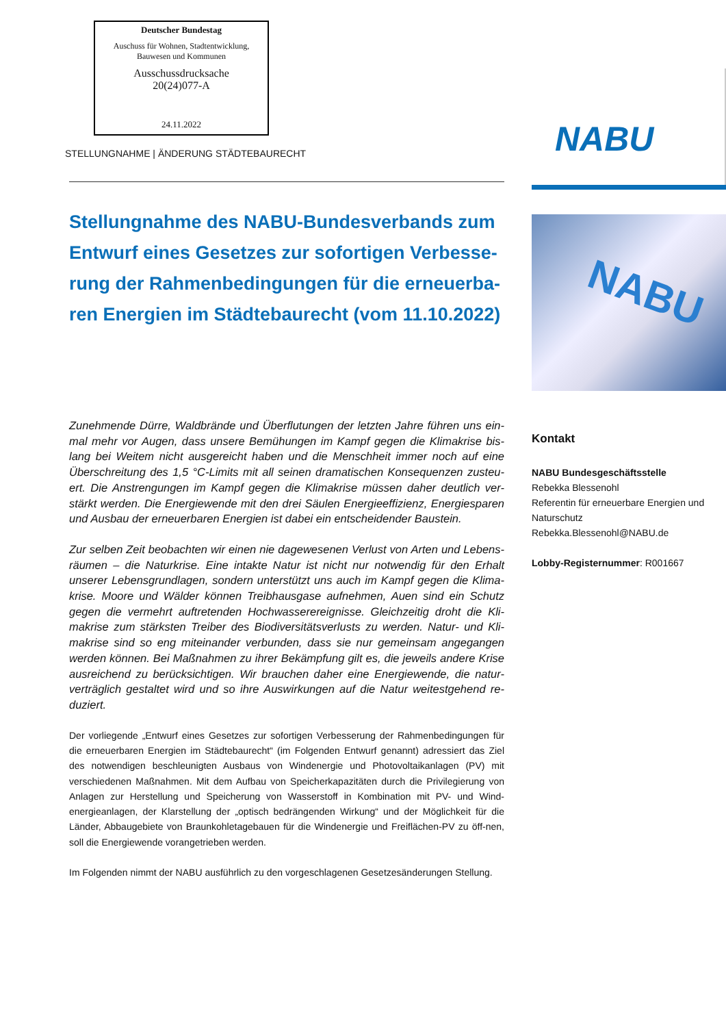Deutscher Bundestag
Auschuss für Wohnen, Stadtentwicklung,
Bauwesen und Kommunen
Ausschussdrucksache
20(24)077-A
24.11.2022
STELLUNGNAHME | ÄNDERUNG STÄDTEBAURECHT
Stellungnahme des NABU-Bundesverbands zum Entwurf eines Gesetzes zur sofortigen Verbesse-rung der Rahmenbedingungen für die erneuerba-ren Energien im Städtebaurecht (vom 11.10.2022)
Zunehmende Dürre, Waldbrände und Überflutungen der letzten Jahre führen uns ein-mal mehr vor Augen, dass unsere Bemühungen im Kampf gegen die Klimakrise bis-lang bei Weitem nicht ausgereicht haben und die Menschheit immer noch auf eine Überschreitung des 1,5 °C-Limits mit all seinen dramatischen Konsequenzen zusteu-ert. Die Anstrengungen im Kampf gegen die Klimakrise müssen daher deutlich ver-stärkt werden. Die Energiewende mit den drei Säulen Energieeffizienz, Energiesparen und Ausbau der erneuerbaren Energien ist dabei ein entscheidender Baustein.
Zur selben Zeit beobachten wir einen nie dagewesenen Verlust von Arten und Lebens-räumen – die Naturkrise. Eine intakte Natur ist nicht nur notwendig für den Erhalt unserer Lebensgrundlagen, sondern unterstützt uns auch im Kampf gegen die Klima-krise. Moore und Wälder können Treibhausgase aufnehmen, Auen sind ein Schutz gegen die vermehrt auftretenden Hochwasserereignisse. Gleichzeitig droht die Kli-makrise zum stärksten Treiber des Biodiversitätsverlusts zu werden. Natur- und Kli-makrise sind so eng miteinander verbunden, dass sie nur gemeinsam angegangen werden können. Bei Maßnahmen zu ihrer Bekämpfung gilt es, die jeweils andere Krise ausreichend zu berücksichtigen. Wir brauchen daher eine Energiewende, die natur-verträglich gestaltet wird und so ihre Auswirkungen auf die Natur weitestgehend re-duziert.
Der vorliegende „Entwurf eines Gesetzes zur sofortigen Verbesserung der Rahmenbedingungen für die erneuerbaren Energien im Städtebaurecht“ (im Folgenden Entwurf genannt) adressiert das Ziel des notwendigen beschleunigten Ausbaus von Windenergie und Photovoltaikanlagen (PV) mit verschiedenen Maßnahmen. Mit dem Aufbau von Speicherkapazitäten durch die Privilegierung von Anlagen zur Herstellung und Speicherung von Wasserstoff in Kombination mit PV- und Wind-energieanlagen, der Klarstellung der „optisch bedrängenden Wirkung“ und der Möglichkeit für die Länder, Abbaugebiete von Braunkohletagebauen für die Windenergie und Freiflächen-PV zu öff-nen, soll die Energiewende vorangetrieben werden.
Im Folgenden nimmt der NABU ausführlich zu den vorgeschlagenen Gesetzesänderungen Stellung.
NABU
NABU
Kontakt
NABU Bundesgeschäftsstelle
Rebekka Blessenohl
Referentin für erneuerbare Energien und Naturschutz
Rebekka.Blessenohl@NABU.de
Lobby-Registernummer: R001667